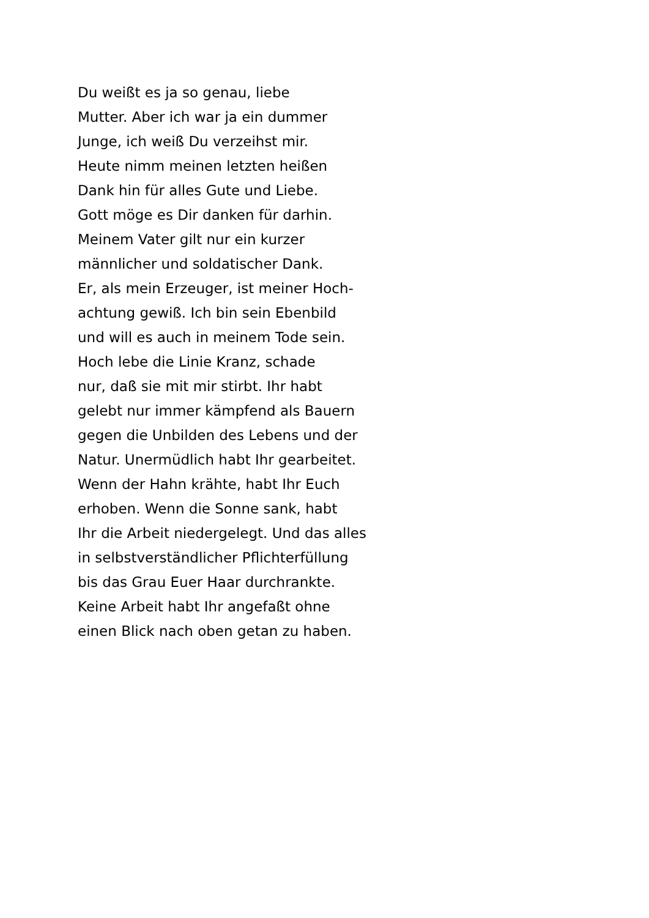Du weißt es ja so genau, liebe
Mutter. Aber ich war ja ein dummer
Junge, ich weiß Du verzeihst mir.
Heute nimm meinen letzten heißen
Dank hin für alles Gute und Liebe.
Gott möge es Dir danken für darhin.
Meinem Vater gilt nur ein kurzer
männlicher und soldatischer Dank.
Er, als mein Erzeuger, ist meiner Hoch-
achtung gewiß. Ich bin sein Ebenbild
und will es auch in meinem Tode sein.
Hoch lebe die Linie Kranz, schade
nur, daß sie mit mir stirbt. Ihr habt
gelebt nur immer kämpfend als Bauern
gegen die Unbilden des Lebens und der
Natur. Unermüdlich habt Ihr gearbeitet.
Wenn der Hahn krähte, habt Ihr Euch
erhoben. Wenn die Sonne sank, habt
Ihr die Arbeit niedergelegt. Und das alles
in selbstverständlicher Pflichterfüllung
bis das Grau Euer Haar durchrankte.
Keine Arbeit habt Ihr angefaßt ohne
einen Blick nach oben getan zu haben.